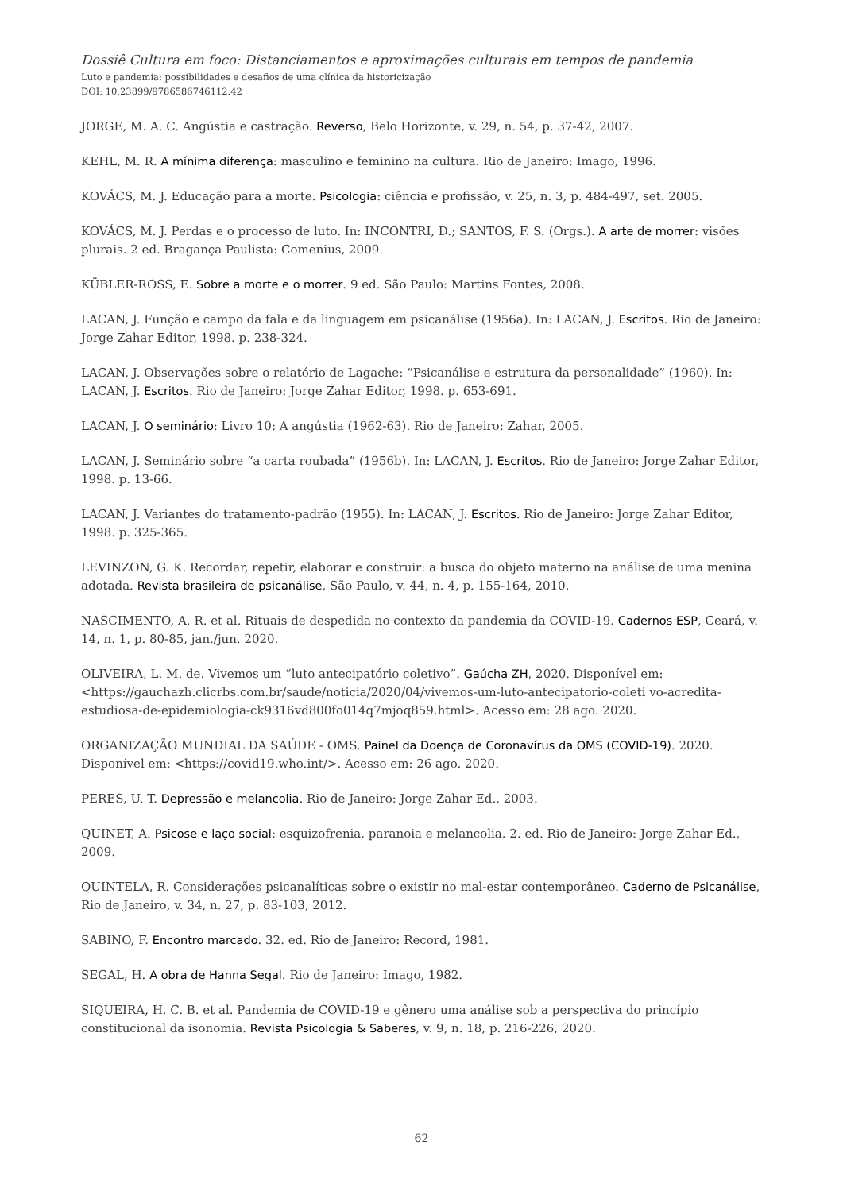Dossiê Cultura em foco: Distanciamentos e aproximações culturais em tempos de pandemia
Luto e pandemia: possibilidades e desafios de uma clínica da historicização
DOI: 10.23899/9786586746112.42
JORGE, M. A. C. Angústia e castração. Reverso, Belo Horizonte, v. 29, n. 54, p. 37-42, 2007.
KEHL, M. R. A mínima diferença: masculino e feminino na cultura. Rio de Janeiro: Imago, 1996.
KOVÁCS, M. J. Educação para a morte. Psicologia: ciência e profissão, v. 25, n. 3, p. 484-497, set. 2005.
KOVÁCS, M. J. Perdas e o processo de luto. In: INCONTRI, D.; SANTOS, F. S. (Orgs.). A arte de morrer: visões plurais. 2 ed. Bragança Paulista: Comenius, 2009.
KÜBLER-ROSS, E. Sobre a morte e o morrer. 9 ed. São Paulo: Martins Fontes, 2008.
LACAN, J. Função e campo da fala e da linguagem em psicanálise (1956a). In: LACAN, J. Escritos. Rio de Janeiro: Jorge Zahar Editor, 1998. p. 238-324.
LACAN, J. Observações sobre o relatório de Lagache: “Psicanálise e estrutura da personalidade” (1960). In: LACAN, J. Escritos. Rio de Janeiro: Jorge Zahar Editor, 1998. p. 653-691.
LACAN, J. O seminário: Livro 10: A angústia (1962-63). Rio de Janeiro: Zahar, 2005.
LACAN, J. Seminário sobre “a carta roubada” (1956b). In: LACAN, J. Escritos. Rio de Janeiro: Jorge Zahar Editor, 1998. p. 13-66.
LACAN, J. Variantes do tratamento-padrão (1955). In: LACAN, J. Escritos. Rio de Janeiro: Jorge Zahar Editor, 1998. p. 325-365.
LEVINZON, G. K. Recordar, repetir, elaborar e construir: a busca do objeto materno na análise de uma menina adotada. Revista brasileira de psicanálise, São Paulo, v. 44, n. 4, p. 155-164, 2010.
NASCIMENTO, A. R. et al. Rituais de despedida no contexto da pandemia da COVID-19. Cadernos ESP, Ceará, v. 14, n. 1, p. 80-85, jan./jun. 2020.
OLIVEIRA, L. M. de. Vivemos um “luto antecipatório coletivo”. Gaúcha ZH, 2020. Disponível em: <https://gauchazh.clicrbs.com.br/saude/noticia/2020/04/vivemos-um-luto-antecipatorio-coleti vo-acredita-estudiosa-de-epidemiologia-ck9316vd800fo014q7mjoq859.html>. Acesso em: 28 ago. 2020.
ORGANIZAÇÃO MUNDIAL DA SAÚDE - OMS. Painel da Doença de Coronavírus da OMS (COVID-19). 2020. Disponível em: <https://covid19.who.int/>. Acesso em: 26 ago. 2020.
PERES, U. T. Depressão e melancolia. Rio de Janeiro: Jorge Zahar Ed., 2003.
QUINET, A. Psicose e laço social: esquizofrenia, paranoia e melancolia. 2. ed. Rio de Janeiro: Jorge Zahar Ed., 2009.
QUINTELA, R. Considerações psicanalíticas sobre o existir no mal-estar contemporâneo. Caderno de Psicanálise, Rio de Janeiro, v. 34, n. 27, p. 83-103, 2012.
SABINO, F. Encontro marcado. 32. ed. Rio de Janeiro: Record, 1981.
SEGAL, H. A obra de Hanna Segal. Rio de Janeiro: Imago, 1982.
SIQUEIRA, H. C. B. et al. Pandemia de COVID-19 e gênero uma análise sob a perspectiva do princípio constitucional da isonomia. Revista Psicologia & Saberes, v. 9, n. 18, p. 216-226, 2020.
62